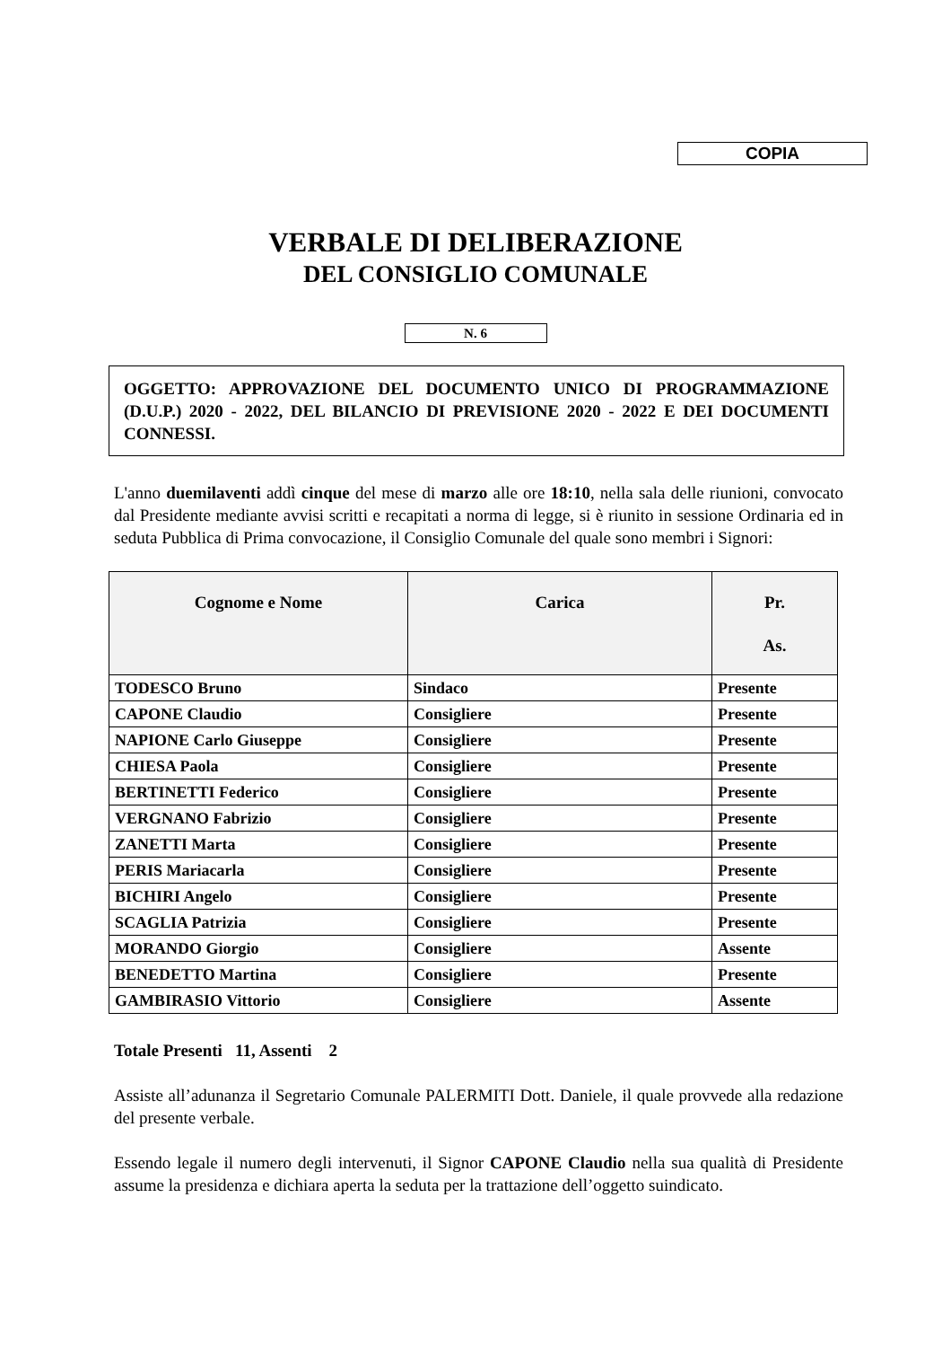COPIA
VERBALE DI DELIBERAZIONE
DEL CONSIGLIO COMUNALE
N. 6
OGGETTO: APPROVAZIONE DEL DOCUMENTO UNICO DI PROGRAMMAZIONE (D.U.P.) 2020 - 2022, DEL BILANCIO DI PREVISIONE 2020 - 2022 E DEI DOCUMENTI CONNESSI.
L'anno duemilaventi addì cinque del mese di marzo alle ore 18:10, nella sala delle riunioni, convocato dal Presidente mediante avvisi scritti e recapitati a norma di legge, si è riunito in sessione Ordinaria ed in seduta Pubblica di Prima convocazione, il Consiglio Comunale del quale sono membri i Signori:
| Cognome e Nome | Carica | Pr. As. |
| --- | --- | --- |
| TODESCO Bruno | Sindaco | Presente |
| CAPONE Claudio | Consigliere | Presente |
| NAPIONE Carlo Giuseppe | Consigliere | Presente |
| CHIESA Paola | Consigliere | Presente |
| BERTINETTI Federico | Consigliere | Presente |
| VERGNANO Fabrizio | Consigliere | Presente |
| ZANETTI Marta | Consigliere | Presente |
| PERIS Mariacarla | Consigliere | Presente |
| BICHIRI Angelo | Consigliere | Presente |
| SCAGLIA Patrizia | Consigliere | Presente |
| MORANDO Giorgio | Consigliere | Assente |
| BENEDETTO Martina | Consigliere | Presente |
| GAMBIRASIO Vittorio | Consigliere | Assente |
Totale Presenti 11, Assenti 2
Assiste all’adunanza il Segretario Comunale PALERMITI Dott. Daniele, il quale provvede alla redazione del presente verbale.
Essendo legale il numero degli intervenuti, il Signor CAPONE Claudio nella sua qualità di Presidente assume la presidenza e dichiara aperta la seduta per la trattazione dell’oggetto suindicato.